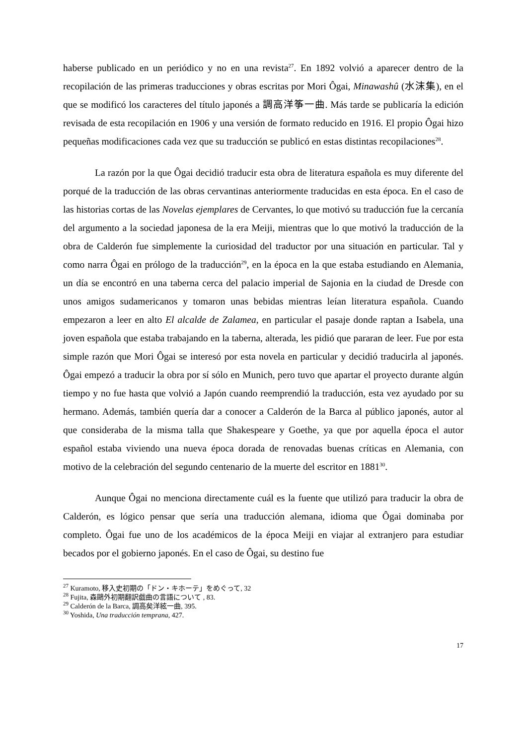haberse publicado en un periódico y no en una revista<sup>27</sup>. En 1892 volvió a aparecer dentro de la recopilación de las primeras traducciones y obras escritas por Mori Ôgai, Minawashû (水沫集), en el que se modificó los caracteres del título japonés a 調高洋筝一曲. Más tarde se publicaría la edición revisada de esta recopilación en 1906 y una versión de formato reducido en 1916. El propio Ôgai hizo pequeñas modificaciones cada vez que su traducción se publicó en estas distintas recopilaciones<sup>28</sup>.
La razón por la que Ôgai decidió traducir esta obra de literatura española es muy diferente del porqué de la traducción de las obras cervantinas anteriormente traducidas en esta época. En el caso de las historias cortas de las Novelas ejemplares de Cervantes, lo que motivó su traducción fue la cercanía del argumento a la sociedad japonesa de la era Meiji, mientras que lo que motivó la traducción de la obra de Calderón fue simplemente la curiosidad del traductor por una situación en particular. Tal y como narra Ôgai en prólogo de la traducción<sup>29</sup>, en la época en la que estaba estudiando en Alemania, un día se encontró en una taberna cerca del palacio imperial de Sajonia en la ciudad de Dresde con unos amigos sudamericanos y tomaron unas bebidas mientras leían literatura española. Cuando empezaron a leer en alto El alcalde de Zalamea, en particular el pasaje donde raptan a Isabela, una joven española que estaba trabajando en la taberna, alterada, les pidió que pararan de leer. Fue por esta simple razón que Mori Ôgai se interesó por esta novela en particular y decidió traducirla al japonés. Ôgai empezó a traducir la obra por sí sólo en Munich, pero tuvo que apartar el proyecto durante algún tiempo y no fue hasta que volvió a Japón cuando reemprendió la traducción, esta vez ayudado por su hermano. Además, también quería dar a conocer a Calderón de la Barca al público japonés, autor al que consideraba de la misma talla que Shakespeare y Goethe, ya que por aquella época el autor español estaba viviendo una nueva época dorada de renovadas buenas críticas en Alemania, con motivo de la celebración del segundo centenario de la muerte del escritor en 1881<sup>30</sup>.
Aunque Ôgai no menciona directamente cuál es la fuente que utilizó para traducir la obra de Calderón, es lógico pensar que sería una traducción alemana, idioma que Ôgai dominaba por completo. Ôgai fue uno de los académicos de la época Meiji en viajar al extranjero para estudiar becados por el gobierno japonés. En el caso de Ôgai, su destino fue
<sup>27</sup> Kuramoto, 移入史初期の「ドン・キホーテ」をめぐって, 32
<sup>28</sup> Fujita, 森鷗外初期翻訳戯曲の言語について , 83.
<sup>29</sup> Calderón de la Barca, 調高矣洋絃一曲, 395.
<sup>30</sup> Yoshida, Una traducción temprana, 427.
17